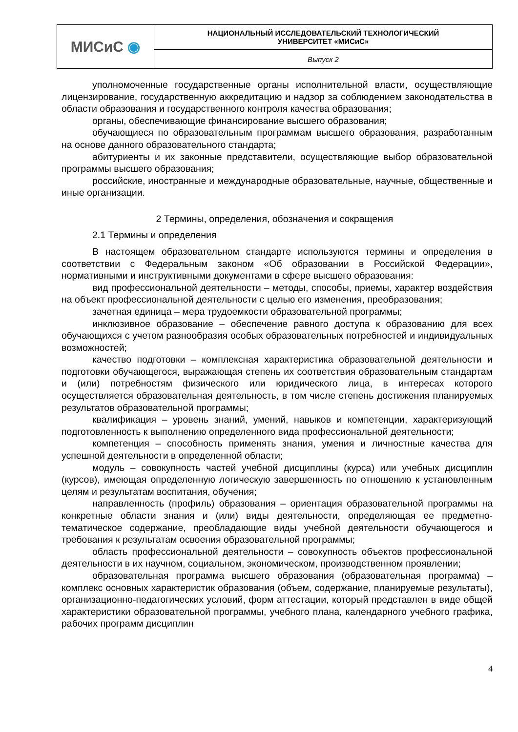| МИСиС ◉ | НАЦИОНАЛЬНЫЙ ИССЛЕДОВАТЕЛЬСКИЙ ТЕХНОЛОГИЧЕСКИЙ УНИВЕРСИТЕТ «МИСиС» |
| | Выпуск 2 |
уполномоченные государственные органы исполнительной власти, осуществляющие лицензирование, государственную аккредитацию и надзор за соблюдением законодательства в области образования и государственного контроля качества образования;
органы, обеспечивающие финансирование высшего образования;
обучающиеся по образовательным программам высшего образования, разработанным на основе данного образовательного стандарта;
абитуриенты и их законные представители, осуществляющие выбор образовательной программы высшего образования;
российские, иностранные и международные образовательные, научные, общественные и иные организации.
2 Термины, определения, обозначения и сокращения
2.1 Термины и определения
В настоящем образовательном стандарте используются термины и определения в соответствии с Федеральным законом «Об образовании в Российской Федерации», нормативными и инструктивными документами в сфере высшего образования:
вид профессиональной деятельности – методы, способы, приемы, характер воздействия на объект профессиональной деятельности с целью его изменения, преобразования;
зачетная единица – мера трудоемкости образовательной программы;
инклюзивное образование – обеспечение равного доступа к образованию для всех обучающихся с учетом разнообразия особых образовательных потребностей и индивидуальных возможностей;
качество подготовки – комплексная характеристика образовательной деятельности и подготовки обучающегося, выражающая степень их соответствия образовательным стандартам и (или) потребностям физического или юридического лица, в интересах которого осуществляется образовательная деятельность, в том числе степень достижения планируемых результатов образовательной программы;
квалификация – уровень знаний, умений, навыков и компетенции, характеризующий подготовленность к выполнению определенного вида профессиональной деятельности;
компетенция – способность применять знания, умения и личностные качества для успешной деятельности в определенной области;
модуль – совокупность частей учебной дисциплины (курса) или учебных дисциплин (курсов), имеющая определенную логическую завершенность по отношению к установленным целям и результатам воспитания, обучения;
направленность (профиль) образования – ориентация образовательной программы на конкретные области знания и (или) виды деятельности, определяющая ее предметно-тематическое содержание, преобладающие виды учебной деятельности обучающегося и требования к результатам освоения образовательной программы;
область профессиональной деятельности – совокупность объектов профессиональной деятельности в их научном, социальном, экономическом, производственном проявлении;
образовательная программа высшего образования (образовательная программа) – комплекс основных характеристик образования (объем, содержание, планируемые результаты), организационно-педагогических условий, форм аттестации, который представлен в виде общей характеристики образовательной программы, учебного плана, календарного учебного графика, рабочих программ дисциплин
4